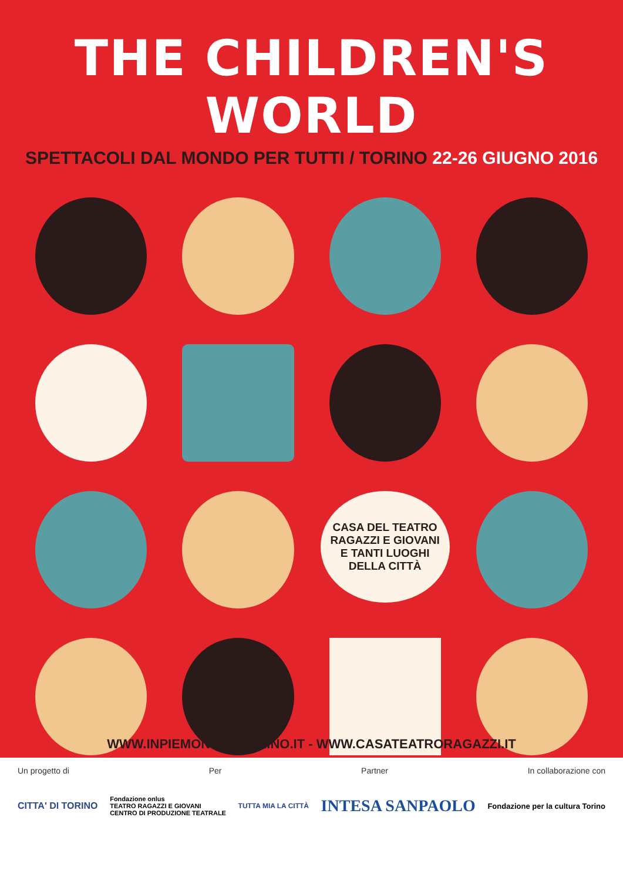THE CHILDREN'S WORLD
SPETTACOLI DAL MONDO PER TUTTI / TORINO 22-26 GIUGNO 2016
CASA DEL TEATRO
RAGAZZI E GIOVANI
E TANTI LUOGHI
DELLA CITTÀ
WWW.INPIEMONTEINTORINO.IT - WWW.CASATEATRORAGAZZI.IT
Un progetto di Per Partner In collaborazione con
CITTA' DI TORINO Fondazione onlus
TEATRO RAGAZZI E GIOVANI
CENTRO DI PRODUZIONE TEATRALE TUTTA MIA LA CITTÀ INTESA SANPAOLO Fondazione per la cultura Torino